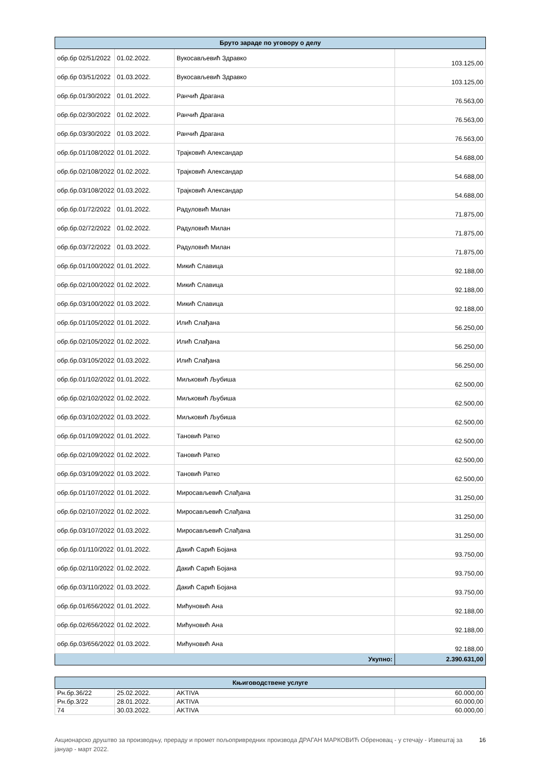| Бруто зараде по уговору о делу | | | |
| --- | --- | --- | --- |
| обр.бр 02/51/2022 | 01.02.2022. | Вукосављевић Здравко | 103.125,00 |
| обр.бр 03/51/2022 | 01.03.2022. | Вукосављевић Здравко | 103.125,00 |
| обр.бр.01/30/2022 | 01.01.2022. | Ранчић Драгана | 76.563,00 |
| обр.бр.02/30/2022 | 01.02.2022. | Ранчић Драгана | 76.563,00 |
| обр.бр.03/30/2022 | 01.03.2022. | Ранчић Драгана | 76.563,00 |
| обр.бр.01/108/2022 | 01.01.2022. | Трајковић Александар | 54.688,00 |
| обр.бр.02/108/2022 | 01.02.2022. | Трајковић Александар | 54.688,00 |
| обр.бр.03/108/2022 | 01.03.2022. | Трајковић Александар | 54.688,00 |
| обр.бр.01/72/2022 | 01.01.2022. | Радуловић Милан | 71.875,00 |
| обр.бр.02/72/2022 | 01.02.2022. | Радуловић Милан | 71.875,00 |
| обр.бр.03/72/2022 | 01.03.2022. | Радуловић Милан | 71.875,00 |
| обр.бр.01/100/2022 | 01.01.2022. | Микић Славица | 92.188,00 |
| обр.бр.02/100/2022 | 01.02.2022. | Микић Славица | 92.188,00 |
| обр.бр.03/100/2022 | 01.03.2022. | Микић Славица | 92.188,00 |
| обр.бр.01/105/2022 | 01.01.2022. | Илић Слађана | 56.250,00 |
| обр.бр.02/105/2022 | 01.02.2022. | Илић Слађана | 56.250,00 |
| обр.бр.03/105/2022 | 01.03.2022. | Илић Слађана | 56.250,00 |
| обр.бр.01/102/2022 | 01.01.2022. | Миљковић Љубиша | 62.500,00 |
| обр.бр.02/102/2022 | 01.02.2022. | Миљковић Љубиша | 62.500,00 |
| обр.бр.03/102/2022 | 01.03.2022. | Миљковић Љубиша | 62.500,00 |
| обр.бр.01/109/2022 | 01.01.2022. | Тановић Ратко | 62.500,00 |
| обр.бр.02/109/2022 | 01.02.2022. | Тановић Ратко | 62.500,00 |
| обр.бр.03/109/2022 | 01.03.2022. | Тановић Ратко | 62.500,00 |
| обр.бр.01/107/2022 | 01.01.2022. | Миросављевић Слађана | 31.250,00 |
| обр.бр.02/107/2022 | 01.02.2022. | Миросављевић Слађана | 31.250,00 |
| обр.бр.03/107/2022 | 01.03.2022. | Миросављевић Слађана | 31.250,00 |
| обр.бр.01/110/2022 | 01.01.2022. | Дакић Сарић Бојана | 93.750,00 |
| обр.бр.02/110/2022 | 01.02.2022. | Дакић Сарић Бојана | 93.750,00 |
| обр.бр.03/110/2022 | 01.03.2022. | Дакић Сарић Бојана | 93.750,00 |
| обр.бр.01/656/2022 | 01.01.2022. | Мићуновић Ана | 92.188,00 |
| обр.бр.02/656/2022 | 01.02.2022. | Мићуновић Ана | 92.188,00 |
| обр.бр.03/656/2022 | 01.03.2022. | Мићуновић Ана | 92.188,00 |
| Укупно: | | | 2.390.631,00 |
| Књиговодствене услуге | | | |
| --- | --- | --- | --- |
| Рн.бр.36/22 | 25.02.2022. | AKTIVA | 60.000,00 |
| Рн.бр.3/22 | 28.01.2022. | AKTIVA | 60.000,00 |
| 74 | 30.03.2022. | AKTIVA | 60.000,00 |
Акционарско друштво за производњу, прераду и промет пољопривредних производа ДРАГАН МАРКОВИЋ Обреновац - у стечају - Извештај за јануар - март 2022. 16